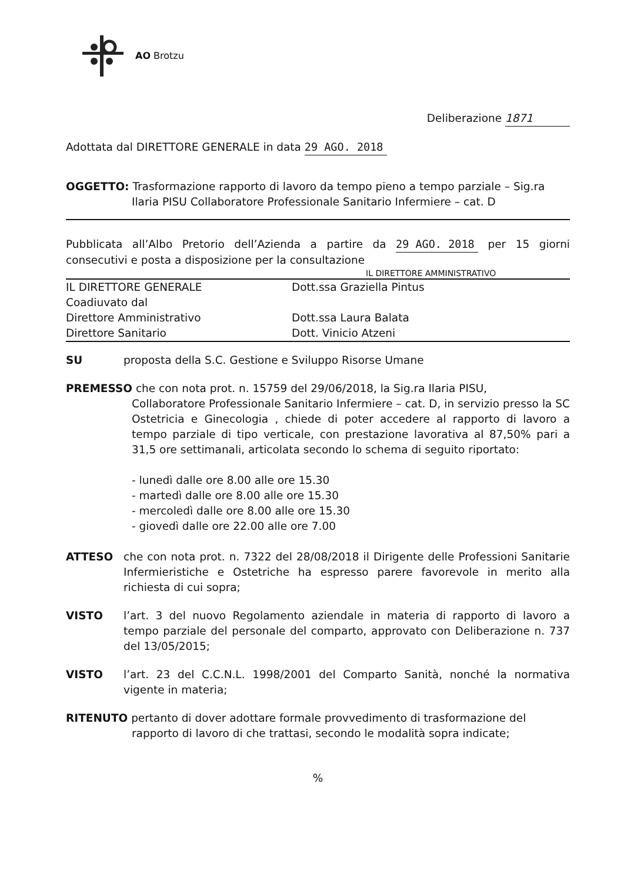AO Brotzu
Deliberazione 1871
Adottata dal DIRETTORE GENERALE in data 29 AGO. 2018
OGGETTO: Trasformazione rapporto di lavoro da tempo pieno a tempo parziale – Sig.ra
Ilaria PISU Collaboratore Professionale Sanitario Infermiere – cat. D
Pubblicata all’Albo Pretorio dell’Azienda a partire da 29 AGO. 2018 per 15 giorni consecutivi e posta a disposizione per la consultazione
IL DIRETTORE AMMINISTRATIVO
| IL DIRETTORE GENERALE | Dott.ssa Graziella Pintus |
| Coadiuvato dal | |
| Direttore Amministrativo | Dott.ssa Laura Balata |
| Direttore Sanitario | Dott. Vinicio Atzeni |
SU proposta della S.C. Gestione e Sviluppo Risorse Umane
PREMESSO che con nota prot. n. 15759 del 29/06/2018, la Sig.ra Ilaria PISU,
Collaboratore Professionale Sanitario Infermiere – cat. D, in servizio presso la SC Ostetricia e Ginecologia , chiede di poter accedere al rapporto di lavoro a tempo parziale di tipo verticale, con prestazione lavorativa al 87,50% pari a 31,5 ore settimanali, articolata secondo lo schema di seguito riportato:
- lunedì dalle ore 8.00 alle ore 15.30
- martedì dalle ore 8.00 alle ore 15.30
- mercoledì dalle ore 8.00 alle ore 15.30
- giovedì dalle ore 22.00 alle ore 7.00
ATTESO che con nota prot. n. 7322 del 28/08/2018 il Dirigente delle Professioni Sanitarie Infermieristiche e Ostetriche ha espresso parere favorevole in merito alla richiesta di cui sopra;
VISTO l’art. 3 del nuovo Regolamento aziendale in materia di rapporto di lavoro a tempo parziale del personale del comparto, approvato con Deliberazione n. 737 del 13/05/2015;
VISTO l’art. 23 del C.C.N.L. 1998/2001 del Comparto Sanità, nonché la normativa vigente in materia;
RITENUTO pertanto di dover adottare formale provvedimento di trasformazione del
rapporto di lavoro di che trattasi, secondo le modalità sopra indicate;
%